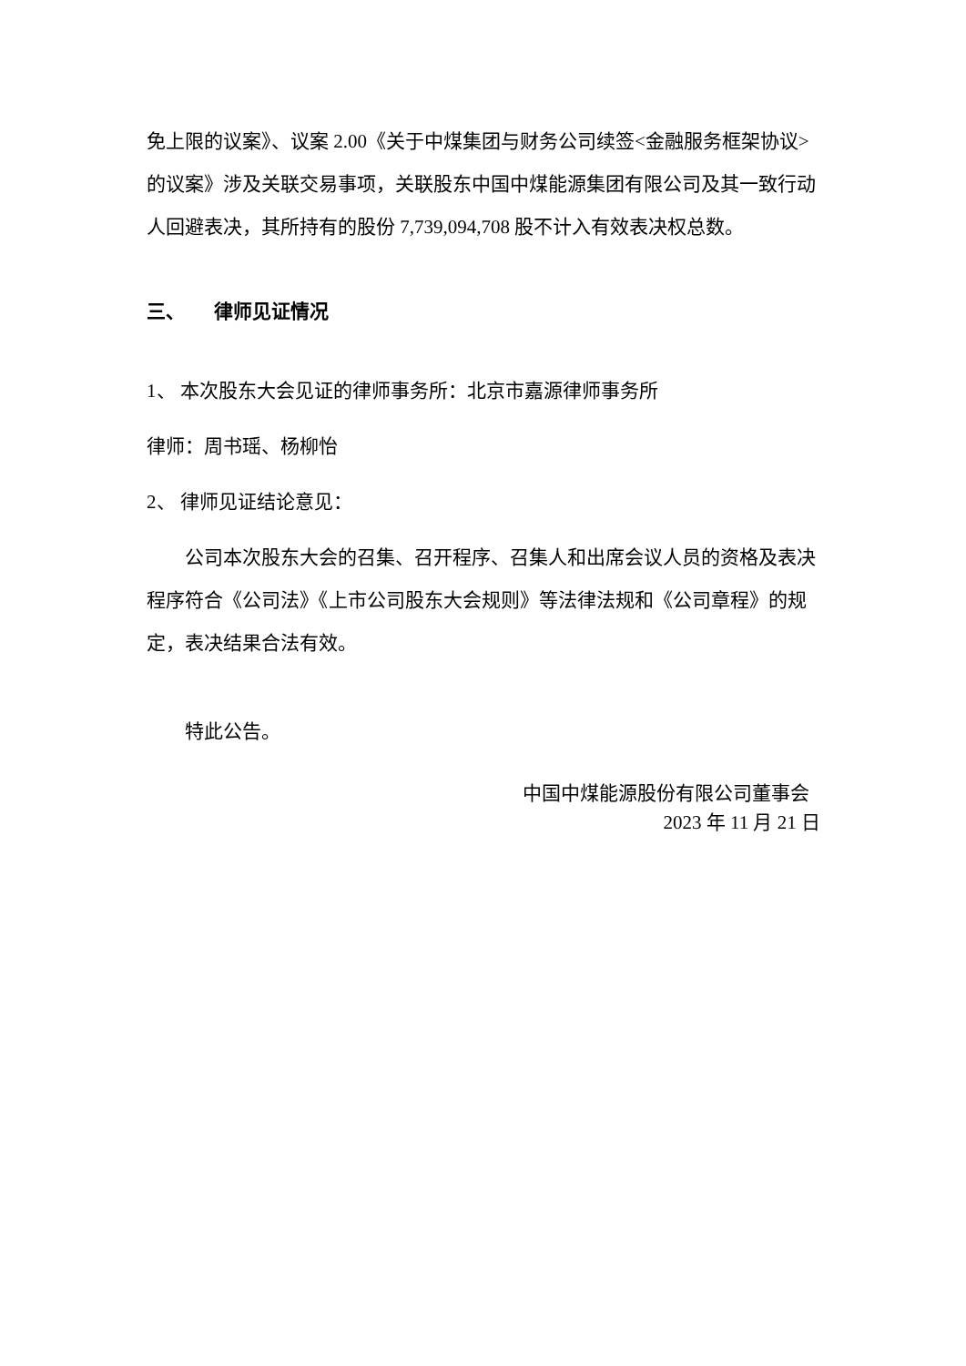免上限的议案》、议案 2.00《关于中煤集团与财务公司续签<金融服务框架协议>的议案》涉及关联交易事项，关联股东中国中煤能源集团有限公司及其一致行动人回避表决，其所持有的股份 7,739,094,708 股不计入有效表决权总数。
三、 律师见证情况
1、 本次股东大会见证的律师事务所：北京市嘉源律师事务所
律师：周书瑶、杨柳怡
2、 律师见证结论意见：
公司本次股东大会的召集、召开程序、召集人和出席会议人员的资格及表决程序符合《公司法》《上市公司股东大会规则》等法律法规和《公司章程》的规定，表决结果合法有效。
特此公告。
中国中煤能源股份有限公司董事会
2023 年 11 月 21 日